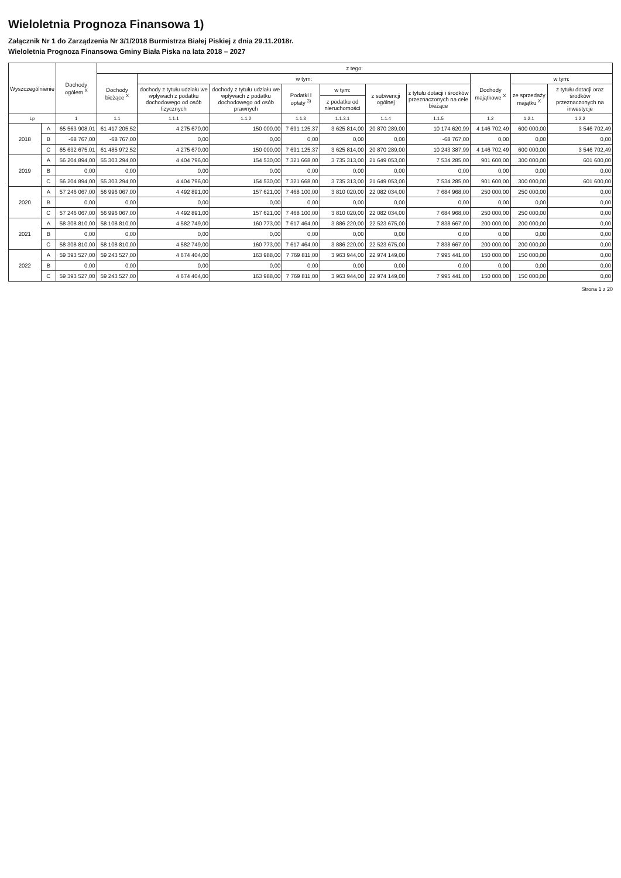Wieloletnia Prognoza Finansowa 1)
Załącznik Nr 1 do Zarządzenia Nr 3/1/2018 Burmistrza Białej Piskiej z dnia 29.11.2018r.
Wieloletnia Prognoza Finansowa Gminy Biała Piska na lata 2018 – 2027
| Wyszczególnienie | | Dochody ogółem <sup>X</sup> | z tego: | | | | | | | | | |
| --- | --- | --- | --- | --- | --- | --- | --- | --- | --- | --- | --- | --- |
| | | | Dochody bieżące <sup>X</sup> | w tym: | | | | | | Dochody majątkowe <sup>X</sup> | w tym: | |
| | | | | dochody z tytułu udziału we wpływach z podatku dochodowego od osób fizycznych | dochody z tytułu udziału we wpływach z podatku dochodowego od osób prawnych | Podatki i opłaty <sup>3)</sup> | w tym: | z subwencji ogólnej | z tytułu dotacji i środków przeznaczonych na cele bieżące | | ze sprzedaży majątku <sup>X</sup> | z tytułu dotacji oraz środków przeznaczonych na inwestycje |
| | | | | | | | z podatku od nieruchomości | | | | | |
| Lp | | 1 | 1.1 | 1.1.1 | 1.1.2 | 1.1.3 | 1.1.3.1 | 1.1.4 | 1.1.5 | 1.2 | 1.2.1 | 1.2.2 |
| 2018 | A | 65 563 908,01 | 61 417 205,52 | 4 275 670,00 | 150 000,00 | 7 691 125,37 | 3 625 814,00 | 20 870 289,00 | 10 174 620,99 | 4 146 702,49 | 600 000,00 | 3 546 702,49 |
| | B | -68 767,00 | -68 767,00 | 0,00 | 0,00 | 0,00 | 0,00 | 0,00 | -68 767,00 | 0,00 | 0,00 | 0,00 |
| | C | 65 632 675,01 | 61 485 972,52 | 4 275 670,00 | 150 000,00 | 7 691 125,37 | 3 625 814,00 | 20 870 289,00 | 10 243 387,99 | 4 146 702,49 | 600 000,00 | 3 546 702,49 |
| 2019 | A | 56 204 894,00 | 55 303 294,00 | 4 404 796,00 | 154 530,00 | 7 321 668,00 | 3 735 313,00 | 21 649 053,00 | 7 534 285,00 | 901 600,00 | 300 000,00 | 601 600,00 |
| | B | 0,00 | 0,00 | 0,00 | 0,00 | 0,00 | 0,00 | 0,00 | 0,00 | 0,00 | 0,00 | 0,00 |
| | C | 56 204 894,00 | 55 303 294,00 | 4 404 796,00 | 154 530,00 | 7 321 668,00 | 3 735 313,00 | 21 649 053,00 | 7 534 285,00 | 901 600,00 | 300 000,00 | 601 600,00 |
| 2020 | A | 57 246 067,00 | 56 996 067,00 | 4 492 891,00 | 157 621,00 | 7 468 100,00 | 3 810 020,00 | 22 082 034,00 | 7 684 968,00 | 250 000,00 | 250 000,00 | 0,00 |
| | B | 0,00 | 0,00 | 0,00 | 0,00 | 0,00 | 0,00 | 0,00 | 0,00 | 0,00 | 0,00 | 0,00 |
| | C | 57 246 067,00 | 56 996 067,00 | 4 492 891,00 | 157 621,00 | 7 468 100,00 | 3 810 020,00 | 22 082 034,00 | 7 684 968,00 | 250 000,00 | 250 000,00 | 0,00 |
| 2021 | A | 58 308 810,00 | 58 108 810,00 | 4 582 749,00 | 160 773,00 | 7 617 464,00 | 3 886 220,00 | 22 523 675,00 | 7 838 667,00 | 200 000,00 | 200 000,00 | 0,00 |
| | B | 0,00 | 0,00 | 0,00 | 0,00 | 0,00 | 0,00 | 0,00 | 0,00 | 0,00 | 0,00 | 0,00 |
| | C | 58 308 810,00 | 58 108 810,00 | 4 582 749,00 | 160 773,00 | 7 617 464,00 | 3 886 220,00 | 22 523 675,00 | 7 838 667,00 | 200 000,00 | 200 000,00 | 0,00 |
| 2022 | A | 59 393 527,00 | 59 243 527,00 | 4 674 404,00 | 163 988,00 | 7 769 811,00 | 3 963 944,00 | 22 974 149,00 | 7 995 441,00 | 150 000,00 | 150 000,00 | 0,00 |
| | B | 0,00 | 0,00 | 0,00 | 0,00 | 0,00 | 0,00 | 0,00 | 0,00 | 0,00 | 0,00 | 0,00 |
| | C | 59 393 527,00 | 59 243 527,00 | 4 674 404,00 | 163 988,00 | 7 769 811,00 | 3 963 944,00 | 22 974 149,00 | 7 995 441,00 | 150 000,00 | 150 000,00 | 0,00 |
Strona 1 z 20